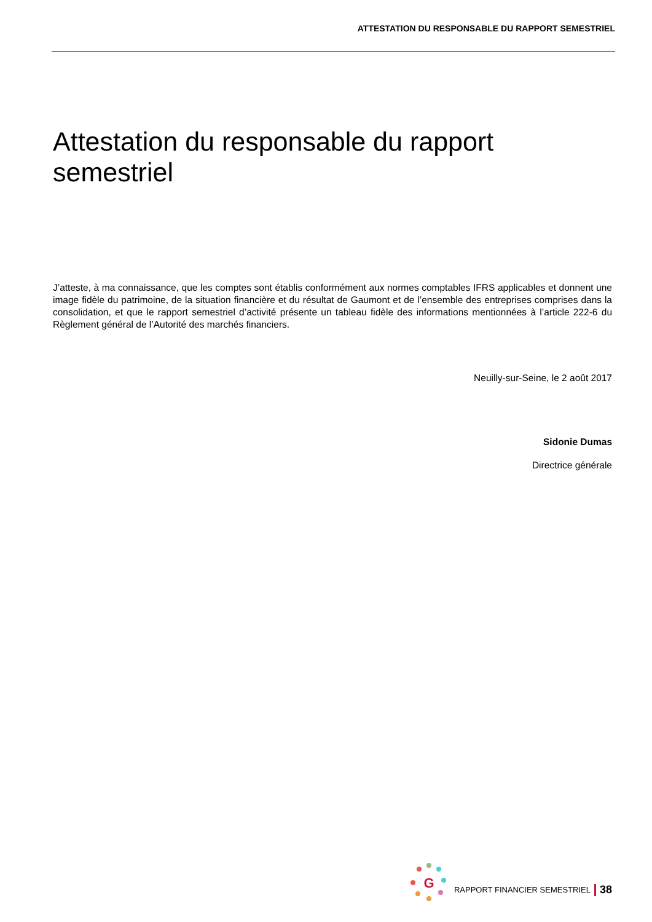ATTESTATION DU RESPONSABLE DU RAPPORT SEMESTRIEL
Attestation du responsable du rapport semestriel
J’atteste, à ma connaissance, que les comptes sont établis conformément aux normes comptables IFRS applicables et donnent une image fidèle du patrimoine, de la situation financière et du résultat de Gaumont et de l’ensemble des entreprises comprises dans la consolidation, et que le rapport semestriel d’activité présente un tableau fidèle des informations mentionnées à l’article 222-6 du Règlement général de l’Autorité des marchés financiers.
Neuilly-sur-Seine, le 2 août 2017
Sidonie Dumas
Directrice générale
G
RAPPORT FINANCIER SEMESTRIEL 38